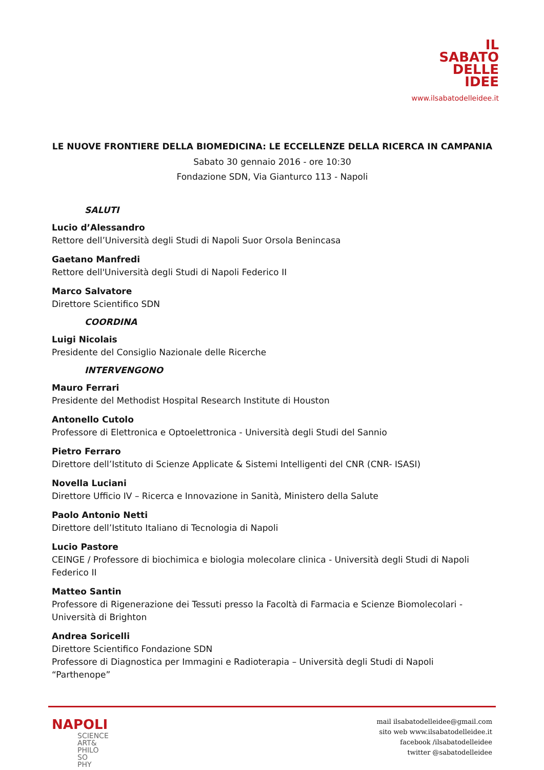IL
SABATO
DELLE
IDEE
www.ilsabatodelleidee.it
LE NUOVE FRONTIERE DELLA BIOMEDICINA: LE ECCELLENZE DELLA RICERCA IN CAMPANIA
Sabato 30 gennaio 2016 - ore 10:30
Fondazione SDN, Via Gianturco 113 - Napoli
SALUTI
Lucio d’Alessandro
Rettore dell’Università degli Studi di Napoli Suor Orsola Benincasa
Gaetano Manfredi
Rettore dell'Università degli Studi di Napoli Federico II
Marco Salvatore
Direttore Scientifico SDN
COORDINA
Luigi Nicolais
Presidente del Consiglio Nazionale delle Ricerche
INTERVENGONO
Mauro Ferrari
Presidente del Methodist Hospital Research Institute di Houston
Antonello Cutolo
Professore di Elettronica e Optoelettronica - Università degli Studi del Sannio
Pietro Ferraro
Direttore dell’Istituto di Scienze Applicate & Sistemi Intelligenti del CNR (CNR- ISASI)
Novella Luciani
Direttore Ufficio IV – Ricerca e Innovazione in Sanità, Ministero della Salute
Paolo Antonio Netti
Direttore dell’Istituto Italiano di Tecnologia di Napoli
Lucio Pastore
CEINGE / Professore di biochimica e biologia molecolare clinica - Università degli Studi di Napoli Federico II
Matteo Santin
Professore di Rigenerazione dei Tessuti presso la Facoltà di Farmacia e Scienze Biomolecolari - Università di Brighton
Andrea Soricelli
Direttore Scientifico Fondazione SDN
Professore di Diagnostica per Immagini e Radioterapia – Università degli Studi di Napoli “Parthenope”
NAPOLI
SCIENCE
ART&
PHILO
SO
PHY
mail ilsabatodelleidee@gmail.com
sito web www.ilsabatodelleidee.it
facebook /ilsabatodelleidee
twitter @sabatodelleidee